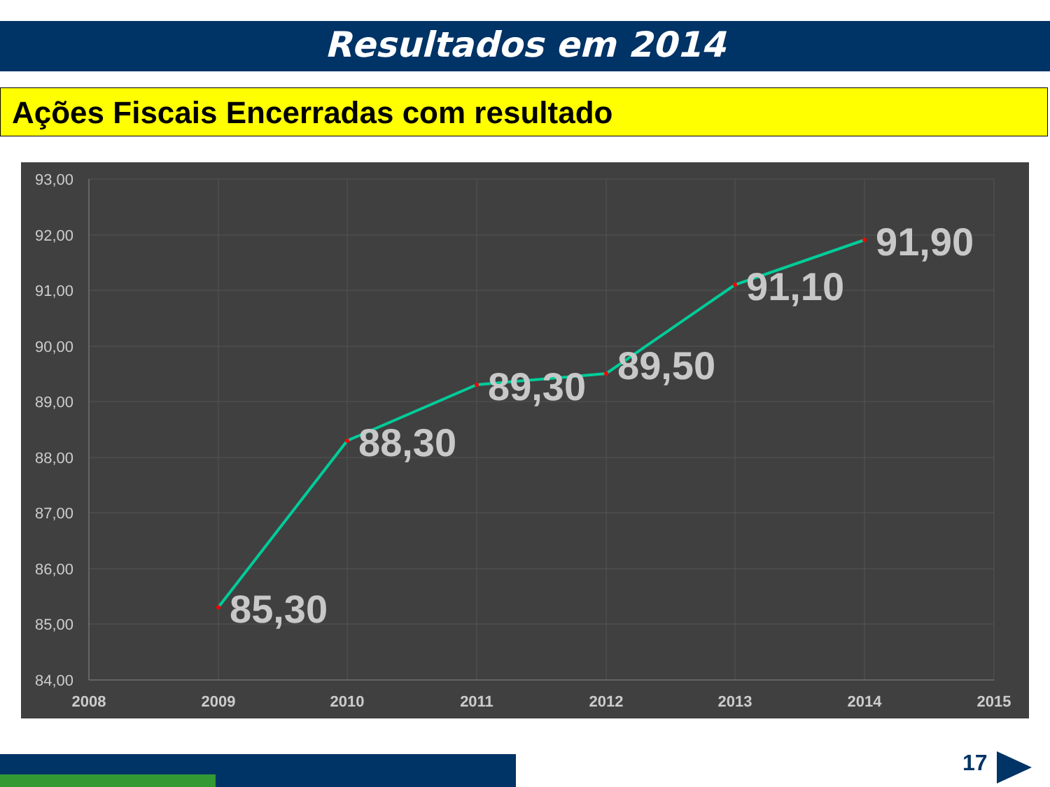Resultados em 2014
Ações Fiscais Encerradas com resultado
93,00
92,00
91,00
90,00
89,00
88,00
87,00
86,00
85,00
84,00
2008
2009
2010
2011
2012
2013
2014
2015
85,30
88,30
89,30
89,50
91,10
91,90
17